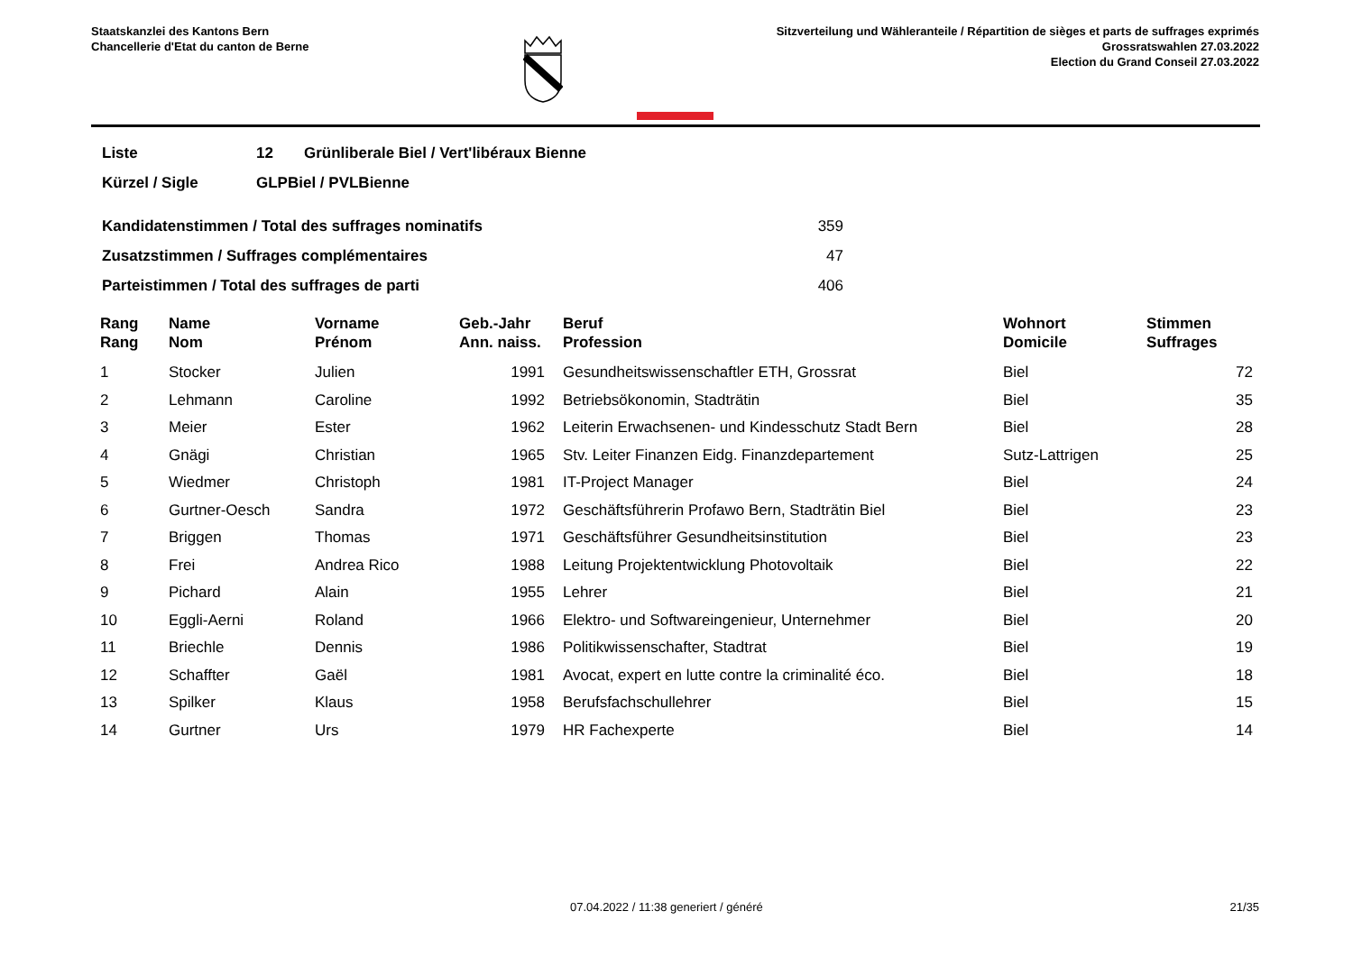Staatskanzlei des Kantons Bern
Chancellerie d'Etat du canton de Berne
Sitzverteilung und Wähleranteile / Répartition de sièges et parts de suffrages exprimés
Grossratswahlen 27.03.2022
Election du Grand Conseil 27.03.2022
| Liste | 12 | Grünliberale Biel / Vert'libéraux Bienne |
| Kürzel / Sigle | GLPBiel / PVLBienne | |
| Kandidatenstimmen / Total des suffrages nominatifs | 359 |
| Zusatzstimmen / Suffrages complémentaires | 47 |
| Parteistimmen / Total des suffrages de parti | 406 |
| Rang Rang | Name Nom | Vorname Prénom | Geb.-Jahr Ann. naiss. | Beruf Profession | Wohnort Domicile | Stimmen Suffrages |
| --- | --- | --- | --- | --- | --- | --- |
| 1 | Stocker | Julien | 1991 | Gesundheitswissenschaftler ETH, Grossrat | Biel | 72 |
| 2 | Lehmann | Caroline | 1992 | Betriebsökonomin, Stadträtin | Biel | 35 |
| 3 | Meier | Ester | 1962 | Leiterin Erwachsenen- und Kindesschutz Stadt Bern | Biel | 28 |
| 4 | Gnägi | Christian | 1965 | Stv. Leiter Finanzen Eidg. Finanzdepartement | Sutz-Lattrigen | 25 |
| 5 | Wiedmer | Christoph | 1981 | IT-Project Manager | Biel | 24 |
| 6 | Gurtner-Oesch | Sandra | 1972 | Geschäftsführerin Profawo Bern, Stadträtin Biel | Biel | 23 |
| 7 | Briggen | Thomas | 1971 | Geschäftsführer Gesundheitsinstitution | Biel | 23 |
| 8 | Frei | Andrea Rico | 1988 | Leitung Projektentwicklung Photovoltaik | Biel | 22 |
| 9 | Pichard | Alain | 1955 | Lehrer | Biel | 21 |
| 10 | Eggli-Aerni | Roland | 1966 | Elektro- und Softwareingenieur, Unternehmer | Biel | 20 |
| 11 | Briechle | Dennis | 1986 | Politikwissenschafter, Stadtrat | Biel | 19 |
| 12 | Schaffter | Gaël | 1981 | Avocat, expert en lutte contre la criminalité éco. | Biel | 18 |
| 13 | Spilker | Klaus | 1958 | Berufsfachschullehrer | Biel | 15 |
| 14 | Gurtner | Urs | 1979 | HR Fachexperte | Biel | 14 |
07.04.2022 / 11:38 generiert / généré 21/35